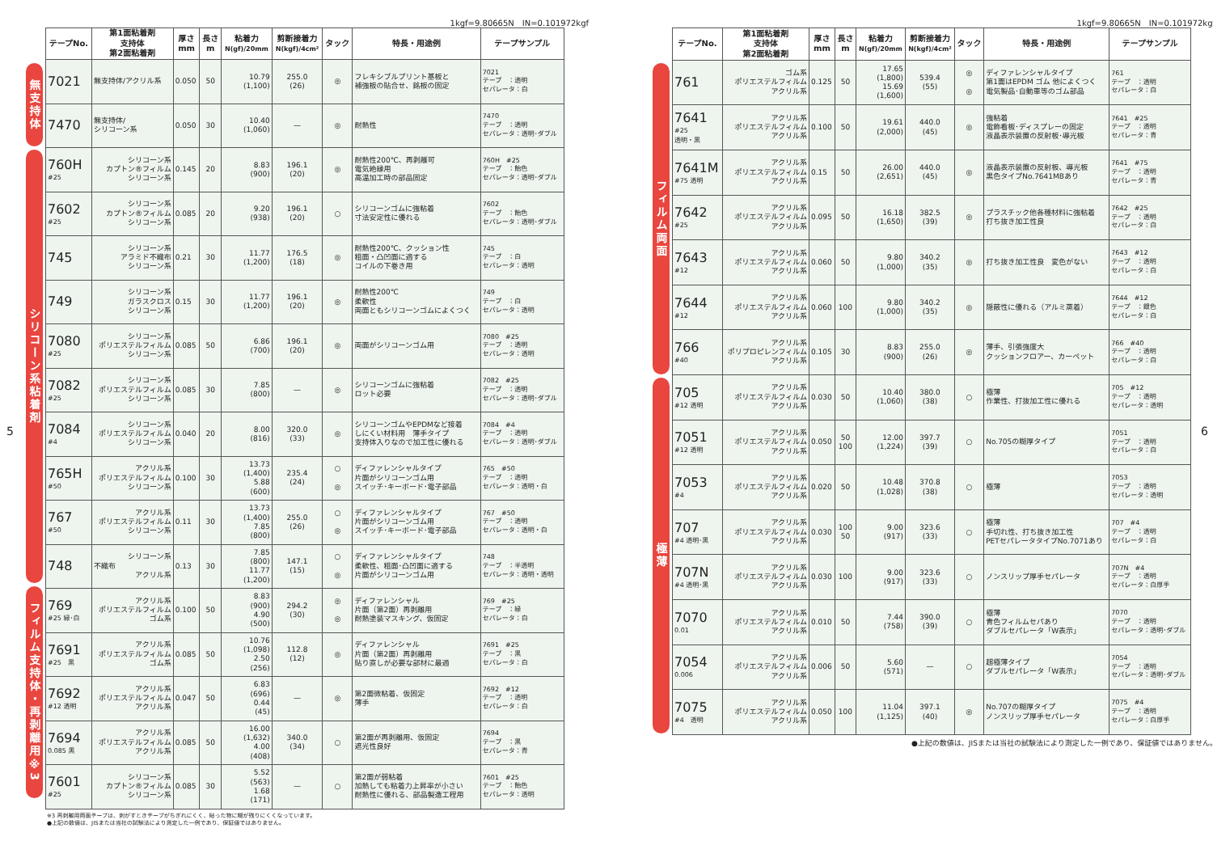5 6
1kgf=9.80665N　IN=0.101972kgf
無支持体
シリコーン系粘着剤
フィルム支持体・再剥離用※3
| テープNo. | 第1面粘着剤 支持体 第2面粘着剤 | 厚さ mm | 長さ m | 粘着力 N(gf)/20mm | 剪断接着力 N(kgf)/4cm² | タック | 特長・用途例 | テープサンプル |
| --- | --- | --- | --- | --- | --- | --- | --- | --- |
| 7021 | 無支持体/アクリル系 | 0.050 | 50 | 10.79 (1,100) | 255.0 (26) | ◎ | フレキシブルプリント基板と 補強板の貼合せ、銘板の固定 | 7021 テープ ：透明 セパレータ：白 |
| 7470 | 無支持体/ シリコーン系 | 0.050 | 30 | 10.40 (1,060) | — | ◎ | 耐熱性 | 7470 テープ ：透明 セパレータ：透明･ダブル |
| 760H #25 | シリコーン系 カプトン®フィルム シリコーン系 | 0.145 | 20 | 8.83 (900) | 196.1 (20) | ◎ | 耐熱性200℃、再剥離可 電気絶縁用 高温加工時の部品固定 | 760H #25 テープ ：飴色 セパレータ：透明･ダブル |
| 7602 #25 | シリコーン系 カプトン®フィルム シリコーン系 | 0.085 | 20 | 9.20 (938) | 196.1 (20) | ○ | シリコーンゴムに強粘着 寸法安定性に優れる | 7602 テープ ：飴色 セパレータ：透明･ダブル |
| 745 | シリコーン系 アラミド不織布 シリコーン系 | 0.21 | 30 | 11.77 (1,200) | 176.5 (18) | ◎ | 耐熱性200℃、クッション性 粗面・凸凹面に適する コイルの下巻き用 | 745 テープ ：白 セパレータ：透明 |
| 749 | シリコーン系 ガラスクロス シリコーン系 | 0.15 | 30 | 11.77 (1,200) | 196.1 (20) | ◎ | 耐熱性200℃ 柔軟性 両面ともシリコーンゴムによくつく | 749 テープ ：白 セパレータ：透明 |
| 7080 #25 | シリコーン系 ポリエステルフィルム シリコーン系 | 0.085 | 50 | 6.86 (700) | 196.1 (20) | ◎ | 両面がシリコーンゴム用 | 7080 #25 テープ ：透明 セパレータ：透明 |
| 7082 #25 | シリコーン系 ポリエステルフィルム シリコーン系 | 0.085 | 30 | 7.85 (800) | — | ◎ | シリコーンゴムに強粘着 ロット必要 | 7082 #25 テープ ：透明 セパレータ：透明･ダブル |
| 7084 #4 | シリコーン系 ポリエステルフィルム シリコーン系 | 0.040 | 20 | 8.00 (816) | 320.0 (33) | ◎ | シリコーンゴムやEPDMなど接着 しにくい材料用 薄手タイプ 支持体入りなので加工性に優れる | 7084 #4 テープ ：透明 セパレータ：透明･ダブル |
| 765H #50 | アクリル系 ポリエステルフィルム シリコーン系 | 0.100 | 30 | 13.73 (1,400) 5.88 (600) | 235.4 (24) | ○ ◎ | ディファレンシャルタイプ 片面がシリコーンゴム用 スイッチ･キーボード･電子部品 | 765 #50 テープ ：透明 セパレータ：透明・白 |
| 767 #50 | アクリル系 ポリエステルフィルム シリコーン系 | 0.11 | 30 | 13.73 (1,400) 7.85 (800) | 255.0 (26) | ○ ◎ | ディファレンシャルタイプ 片面がシリコーンゴム用 スイッチ･キーボード･電子部品 | 767 #50 テープ ：透明 セパレータ：透明・白 |
| 748 | シリコーン系 不織布 アクリル系 | 0.13 | 30 | 7.85 (800) 11.77 (1,200) | 147.1 (15) | ○ ◎ | ディファレンシャルタイプ 柔軟性、粗面･凸凹面に適する 片面がシリコーンゴム用 | 748 テープ ：半透明 セパレータ：透明・透明 |
| 769 #25 緑･白 | アクリル系 ポリエステルフィルム ゴム系 | 0.100 | 50 | 8.83 (900) 4.90 (500) | 294.2 (30) | ◎ ◎ | ディファレンシャル 片面（第2面）再剥離用 耐熱塗装マスキング、仮固定 | 769 #25 テープ ：緑 セパレータ：白 |
| 7691 #25 黒 | アクリル系 ポリエステルフィルム ゴム系 | 0.085 | 50 | 10.76 (1,098) 2.50 (256) | 112.8 (12) | ◎ | ディファレンシャル 片面（第2面）再剥離用 貼り直しが必要な部材に最適 | 7691 #25 テープ ：黒 セパレータ：白 |
| 7692 #12 透明 | アクリル系 ポリエステルフィルム アクリル系 | 0.047 | 50 | 6.83 (696) 0.44 (45) | — | ◎ | 第2面微粘着、仮固定 薄手 | 7692 #12 テープ ：透明 セパレータ：白 |
| 7694 0.085 黒 | アクリル系 ポリエステルフィルム アクリル系 | 0.085 | 50 | 16.00 (1,632) 4.00 (408) | 340.0 (34) | ○ | 第2面が再剥離用、仮固定 遮光性良好 | 7694 テープ ：黒 セパレータ：青 |
| 7601 #25 | シリコーン系 カプトン®フィルム シリコーン系 | 0.085 | 30 | 5.52 (563) 1.68 (171) | — | ○ | 第2面が弱粘着 加熱しても粘着力上昇率が小さい 耐熱性に優れる、部品製造工程用 | 7601 #25 テープ ：飴色 セパレータ：透明 |
※3 再剥離用両面テープは、剥がすときテープがちぎれにくく、貼った物に糊が残りにくくなっています。
●上記の数値は、JISまたは当社の試験法により測定した一例であり、保証値ではありません。
1kgf=9.80665N　IN=0.101972kgf
フィルム両面
極薄
| テープNo. | 第1面粘着剤 支持体 第2面粘着剤 | 厚さ mm | 長さ m | 粘着力 N(gf)/20mm | 剪断接着力 N(kgf)/4cm² | タック | 特長・用途例 | テープサンプル |
| --- | --- | --- | --- | --- | --- | --- | --- | --- |
| 761 | ゴム系 ポリエステルフィルム アクリル系 | 0.125 | 50 | 17.65 (1,800) 15.69 (1,600) | 539.4 (55) | ◎ ◎ | ディファレンシャルタイプ 第1面はEPDM ゴム 他によくつく 電気製品･自動車等のゴム部品 | 761 テープ ：透明 セパレータ：白 |
| 7641 #25 透明・黒 | アクリル系 ポリエステルフィルム アクリル系 | 0.100 | 50 | 19.61 (2,000) | 440.0 (45) | ◎ | 強粘着 電飾看板･ディスプレーの固定 液晶表示装置の反射板･導光板 | 7641 #25 テープ ：透明 セパレータ：青 |
| 7641M #75 透明 | アクリル系 ポリエステルフィルム アクリル系 | 0.15 | 50 | 26.00 (2,651) | 440.0 (45) | ◎ | 液晶表示装置の反射板、導光板 黒色タイプNo.7641MBあり | 7641 #75 テープ ：透明 セパレータ：青 |
| 7642 #25 | アクリル系 ポリエステルフィルム アクリル系 | 0.095 | 50 | 16.18 (1,650) | 382.5 (39) | ◎ | プラスチック他各種材料に強粘着 打ち抜き加工性良 | 7642 #25 テープ ：透明 セパレータ：白 |
| 7643 #12 | アクリル系 ポリエステルフィルム アクリル系 | 0.060 | 50 | 9.80 (1,000) | 340.2 (35) | ◎ | 打ち抜き加工性良 変色がない | 7643 #12 テープ ：透明 セパレータ：白 |
| 7644 #12 | アクリル系 ポリエステルフィルム アクリル系 | 0.060 | 100 | 9.80 (1,000) | 340.2 (35) | ◎ | 隠蔽性に優れる（アルミ蒸着） | 7644 #12 テープ ：銀色 セパレータ：白 |
| 766 #40 | アクリル系 ポリプロピレンフィルム アクリル系 | 0.105 | 30 | 8.83 (900) | 255.0 (26) | ◎ | 薄手、引張強度大 クッションフロアー、カーペット | 766 #40 テープ ：透明 セパレータ：白 |
| 705 #12 透明 | アクリル系 ポリエステルフィルム アクリル系 | 0.030 | 50 | 10.40 (1,060) | 380.0 (38) | ○ | 極薄 作業性、打抜加工性に優れる | 705 #12 テープ ：透明 セパレータ：透明 |
| 7051 #12 透明 | アクリル系 ポリエステルフィルム アクリル系 | 0.050 | 50 100 | 12.00 (1,224) | 397.7 (39) | ○ | No.705の糊厚タイプ | 7051 テープ ：透明 セパレータ：白 |
| 7053 #4 | アクリル系 ポリエステルフィルム アクリル系 | 0.020 | 50 | 10.48 (1,028) | 370.8 (38) | ○ | 極薄 | 7053 テープ ：透明 セパレータ：透明 |
| 707 #4 透明･黒 | アクリル系 ポリエステルフィルム アクリル系 | 0.030 | 100 50 | 9.00 (917) | 323.6 (33) | ○ | 極薄 手切れ性、打ち抜き加工性 PETセパレータタイプNo.7071あり | 707 #4 テープ ：透明 セパレータ：白 |
| 707N #4 透明･黒 | アクリル系 ポリエステルフィルム アクリル系 | 0.030 | 100 | 9.00 (917) | 323.6 (33) | ○ | ノンスリップ厚手セパレータ | 707N #4 テープ ：透明 セパレータ：白厚手 |
| 7070 0.01 | アクリル系 ポリエステルフィルム アクリル系 | 0.010 | 50 | 7.44 (758) | 390.0 (39) | ○ | 極薄 青色フィルムセパあり ダブルセパレータ「W表示」 | 7070 テープ ：透明 セパレータ：透明･ダブル |
| 7054 0.006 | アクリル系 ポリエステルフィルム アクリル系 | 0.006 | 50 | 5.60 (571) | — | ○ | 超極薄タイプ ダブルセパレータ「W表示」 | 7054 テープ ：透明 セパレータ：透明･ダブル |
| 7075 #4 透明 | アクリル系 ポリエステルフィルム アクリル系 | 0.050 | 100 | 11.04 (1,125) | 397.1 (40) | ◎ | No.707の糊厚タイプ ノンスリップ厚手セパレータ | 7075 #4 テープ ：透明 セパレータ：白厚手 |
●上記の数値は、JISまたは当社の試験法により測定した一例であり、保証値ではありません。